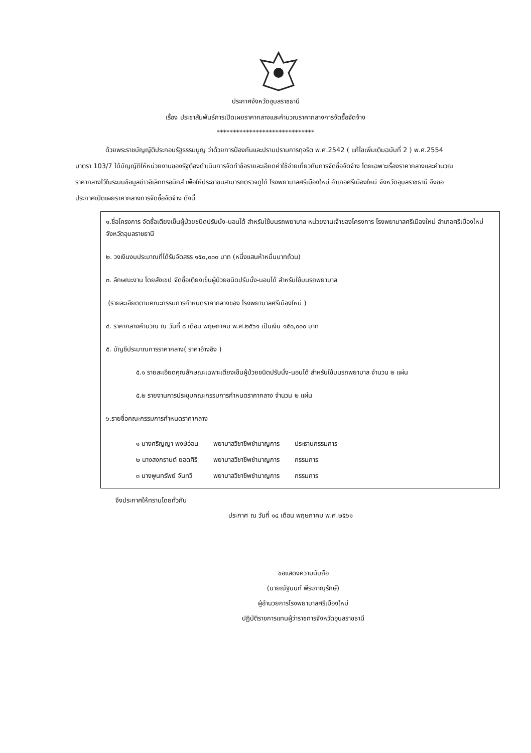ประกาศจังหวัดอุบลราชธานี
เรื่อง ประชาสัมพันธ์การเปิดเผยราคากลางและคำนวณราคากลางการจัดซื้อจัดจ้าง
******************************
ด้วยพระราชบัญญัติประกอบรัฐธรรมนูญ ว่าด้วยการป้องกันและปราบปรามการทุจริต พ.ศ.2542 ( แก้ไขเพิ่มเติมฉบับที่ 2 ) พ.ศ.2554 มาตรา 103/7 ได้บัญญัติให้หน่วยงานของรัฐต้องดำเนินการจัดทำข้อรายละเอียดค่าใช้จ่ายเกี่ยวกับการจัดซื้อจัดจ้าง โดยเฉพาะเรื่องราคากลางและคำนวณราคากลางไว้ในระบบข้อมูลข่าวอิเล็กทรอนิกส์ เพื่อให้ประชาชนสามารถตรวจดูได้ โรงพยาบาลศรีเมืองใหม่ อำเภอศรีเมืองใหม่ จังหวัดอุบลราชธานี จึงขอประกาศเปิดเผยราคากลางการจัดซื้อจัดจ้าง ดังนี้
๑.ชื่อโครงการ จัดซื้อเตียงเข็นผู้ป่วยชนิดปรับนั่ง-นอนได้ สำหรับใช้บนรถพยาบาล หน่วยงานเจ้าของโครงการ โรงพยาบาลศรีเมืองใหม่ อำเภอศรีเมืองใหม่ จังหวัดอุบลราชธานี
๒. วงเงินงบประมาณที่ได้รับจัดสรร ๑๕๐,๐๐๐ บาท (หนึ่งแสนห้าหมื่นบาทถ้วน)
๓. ลักษณะงาน โดยสังเขป จัดซื้อเตียงเข็นผู้ป่วยชนิดปรับนั่ง-นอนได้ สำหรับใช้บนรถพยาบาล
(รายละเอียดตามคณะกรรมการกำหนดราคากลางของ โรงพยาบาลศรีเมืองใหม่ )
๔. ราคากลางคำนวณ ณ วันที่ ๘ เดือน พฤษภาคม พ.ศ.๒๕๖๑ เป็นเงิน ๑๕๐,๐๐๐ บาท
๕. บัญชีประมาณการราคากลาง( ราคาอ้างอิง )
๕.๑ รายละเอียดคุณลักษณะเฉพาะเตียงเข็นผู้ป่วยชนิดปรับนั่ง-นอนได้ สำหรับใช้บนรถพยาบาล จำนวน ๒ แผ่น
๕.๒ รายงานการประชุมคณะกรรมการกำหนดราคากลาง จำนวน ๒ แผ่น
๖.รายชื่อคณะกรรมการกำหนดราคากลาง
| ๑ นางศริญญา พงษ์อ่อน | พยาบาลวิชาชีพชำนาญการ | ประธานกรรมการ |
| ๒ นางสงกรานต์ ยอดศิริ | พยาบาลวิชาชีพชำนาญการ | กรรมการ |
| ๓ นางพูนทรัพย์ จันทวี | พยาบาลวิชาชีพชำนาญการ | กรรมการ |
จึงประกาศให้ทราบโดยทั่วกัน
ประกาศ ณ วันที่ ๑๔ เดือน พฤษภาคม พ.ศ.๒๕๖๑
ขอแสดงความนับถือ
(นายณัฐนนท์ พีระภาณุรักษ์)
ผู้อำนวยการโรงพยาบาลศรีเมืองใหม่
ปฏิบัติราชการแทนผู้ว่าราชการจังหวัดอุบลราชธานี